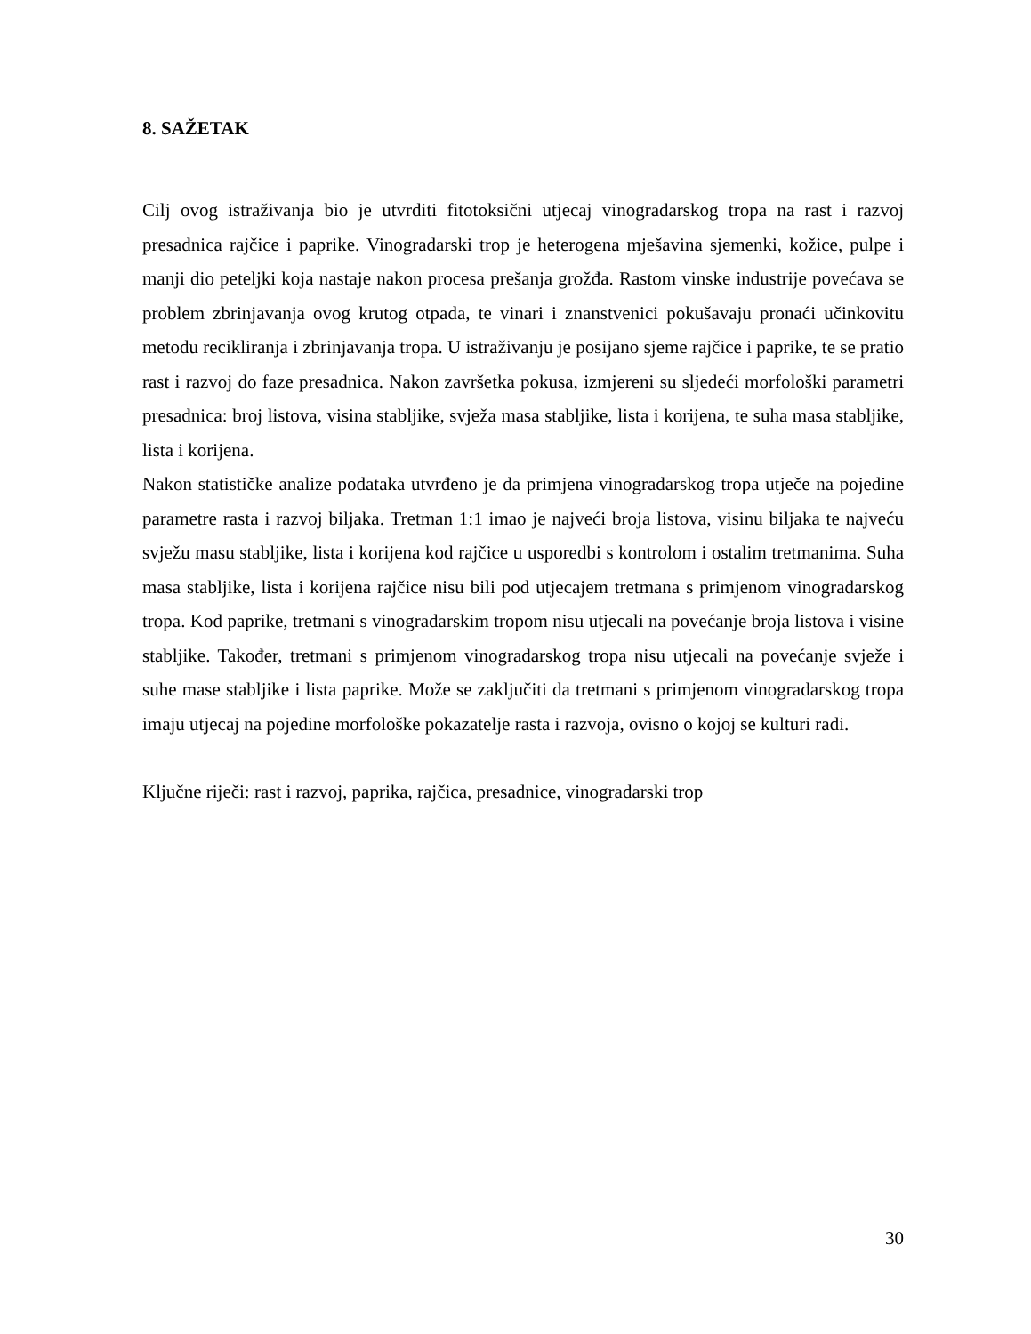8. SAŽETAK
Cilj ovog istraživanja bio je utvrditi fitotoksični utjecaj vinogradarskog tropa na rast i razvoj presadnica rajčice i paprike. Vinogradarski trop je heterogena mješavina sjemenki, kožice, pulpe i manji dio peteljki koja nastaje nakon procesa prešanja grožđa. Rastom vinske industrije povećava se problem zbrinjavanja ovog krutog otpada, te vinari i znanstvenici pokušavaju pronaći učinkovitu metodu recikliranja i zbrinjavanja tropa. U istraživanju je posijano sjeme rajčice i paprike, te se pratio rast i razvoj do faze presadnica. Nakon završetka pokusa, izmjereni su sljedeći morfološki parametri presadnica: broj listova, visina stabljike, svježa masa stabljike, lista i korijena, te suha masa stabljike, lista i korijena.
Nakon statističke analize podataka utvrđeno je da primjena vinogradarskog tropa utječe na pojedine parametre rasta i razvoj biljaka. Tretman 1:1 imao je najveći broja listova, visinu biljaka te najveću svježu masu stabljike, lista i korijena kod rajčice u usporedbi s kontrolom i ostalim tretmanima. Suha masa stabljike, lista i korijena rajčice nisu bili pod utjecajem tretmana s primjenom vinogradarskog tropa. Kod paprike, tretmani s vinogradarskim tropom nisu utjecali na povećanje broja listova i visine stabljike. Također, tretmani s primjenom vinogradarskog tropa nisu utjecali na povećanje svježe i suhe mase stabljike i lista paprike. Može se zaključiti da tretmani s primjenom vinogradarskog tropa imaju utjecaj na pojedine morfološke pokazatelje rasta i razvoja, ovisno o kojoj se kulturi radi.
Ključne riječi: rast i razvoj, paprika, rajčica, presadnice, vinogradarski trop
30